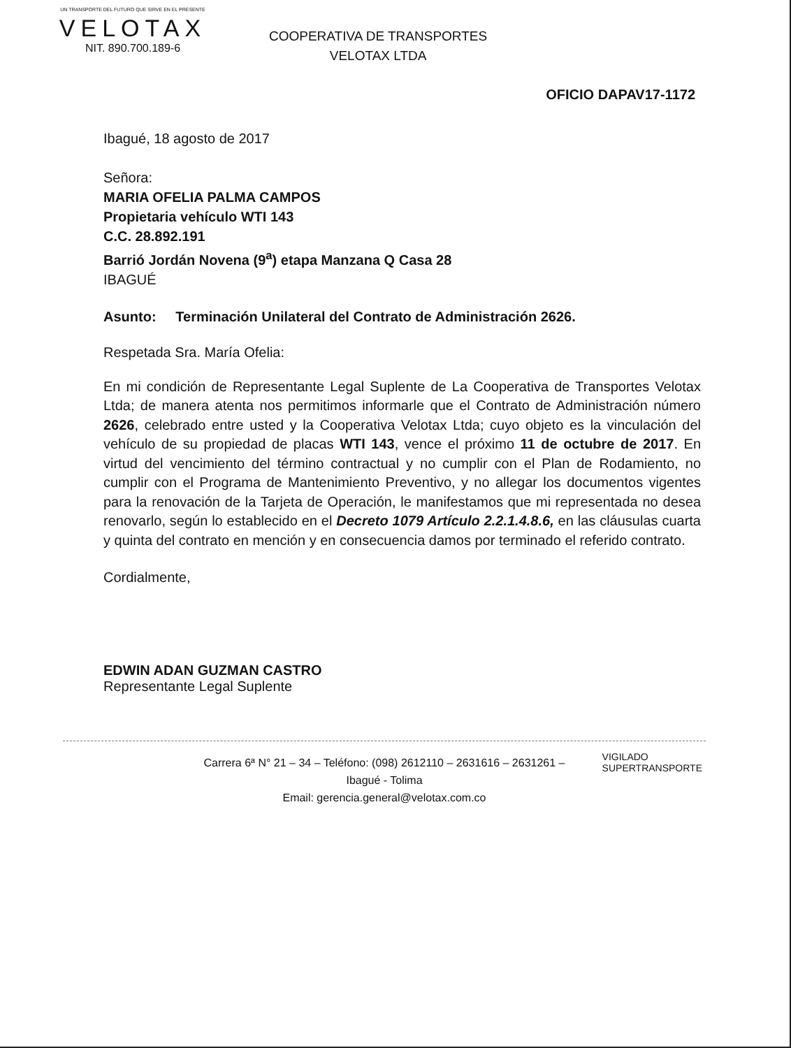UN TRANSPORTE DEL FUTURO QUE SIRVE EN EL PRESENTE
VELOTAX
NIT. 890.700.189-6
COOPERATIVA DE TRANSPORTES
VELOTAX LTDA
OFICIO DAPAV17-1172
Ibagué, 18 agosto de 2017
Señora:
MARIA OFELIA PALMA CAMPOS
Propietaria vehículo WTI 143
C.C. 28.892.191
Barrió Jordán Novena (9<sup>a</sup>) etapa Manzana Q Casa 28
IBAGUÉ
Asunto: Terminación Unilateral del Contrato de Administración 2626.
Respetada Sra. María Ofelia:
En mi condición de Representante Legal Suplente de La Cooperativa de Transportes Velotax Ltda; de manera atenta nos permitimos informarle que el Contrato de Administración número 2626, celebrado entre usted y la Cooperativa Velotax Ltda; cuyo objeto es la vinculación del vehículo de su propiedad de placas WTI 143, vence el próximo 11 de octubre de 2017. En virtud del vencimiento del término contractual y no cumplir con el Plan de Rodamiento, no cumplir con el Programa de Mantenimiento Preventivo, y no allegar los documentos vigentes para la renovación de la Tarjeta de Operación, le manifestamos que mi representada no desea renovarlo, según lo establecido en el Decreto 1079 Artículo 2.2.1.4.8.6, en las cláusulas cuarta y quinta del contrato en mención y en consecuencia damos por terminado el referido contrato.
Cordialmente,
EDWIN ADAN GUZMAN CASTRO
Representante Legal Suplente
Carrera 6ª N° 21 – 34 – Teléfono: (098) 2612110 – 2631616 – 2631261 –
Ibagué - Tolima
Email: gerencia.general@velotax.com.co
VIGILADO
SUPERTRANSPORTE